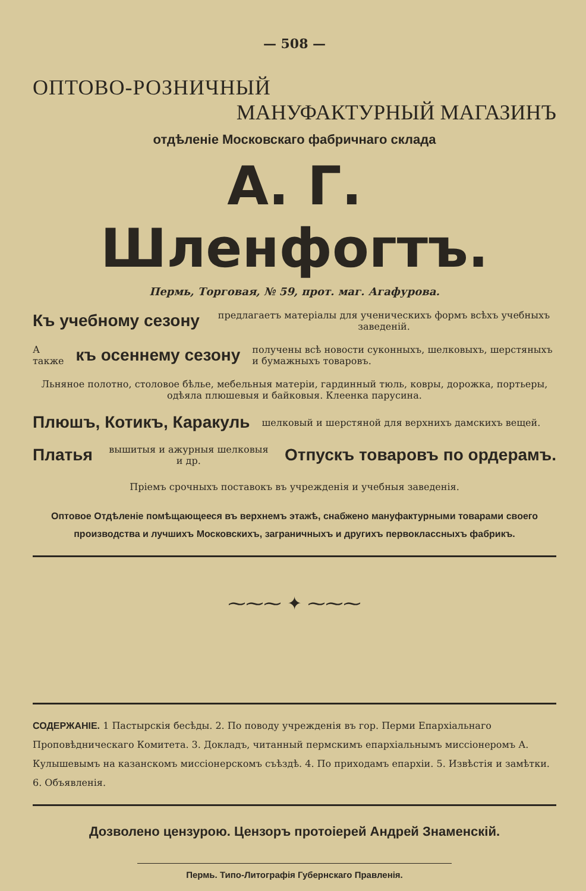— 508 —
ОПТОВО-РОЗНИЧНЫЙ
МАНУФАКТУРНЫЙ МАГАЗИНЪ
отдѣленіе Московскаго фабричнаго склада
А. Г. Шленфогтъ.
Пермь, Торговая, № 59, прот. маг. Агафурова.
Къ учебному сезону предлагаетъ матеріалы для ученическихъ формъ всѣхъ учебныхъ заведеній.
А также къ осеннему сезону получены всѣ новости суконныхъ, шелковыхъ, шерстяныхъ и бумажныхъ товаровъ.
Льняное полотно, столовое бѣлье, мебельныя матеріи, гардинный тюль, ковры, дорожка, портьеры, одѣяла плюшевыя и байковыя. Клеенка парусина.
Плюшъ, Котикъ, Каракуль шелковый и шерстяной для верхнихъ дамскихъ вещей.
Платья вышитыя и ажурныя шелковыя и др. Отпускъ товаровъ по ордерамъ.
Пріемъ срочныхъ поставокъ въ учрежденія и учебныя заведенія.
Оптовое Отдѣленіе помѣщающееся въ верхнемъ этажѣ, снабжено мануфактурными товарами своего производства и лучшихъ Московскихъ, заграничныхъ и другихъ первоклассныхъ фабрикъ.
⁓⁓⁓ ✦ ⁓⁓⁓
СОДЕРЖАНІЕ. 1 Пастырскія бесѣды. 2. По поводу учрежденія въ гор. Перми Епархіальнаго Проповѣдническаго Комитета. 3. Докладъ, читанный пермскимъ епархіальнымъ миссіонеромъ А. Кулышевымъ на казанскомъ миссіонерскомъ съѣздѣ. 4. По приходамъ епархіи. 5. Извѣстія и замѣтки. 6. Объявленія.
Дозволено цензурою. Цензоръ протоіерей Андрей Знаменскій.
Пермь. Типо-Литографія Губернскаго Правленія.